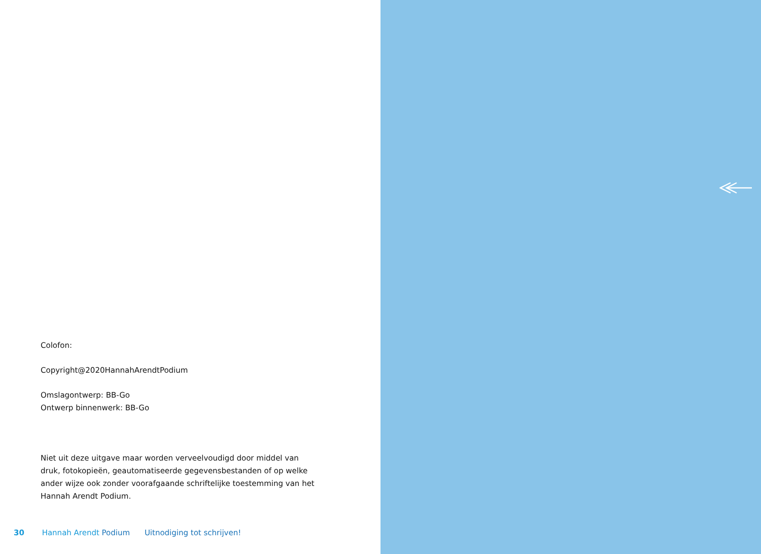Colofon:
Copyright@2020HannahArendtPodium
Omslagontwerp: BB-Go
Ontwerp binnenwerk: BB-Go
Niet uit deze uitgave maar worden verveelvoudigd door middel van druk, fotokopieën, geautomatiseerde gegevensbestanden of op welke ander wijze ook zonder voorafgaande schriftelijke toestemming van het Hannah Arendt Podium.
30 Hannah Arendt Podium Uitnodiging tot schrijven!